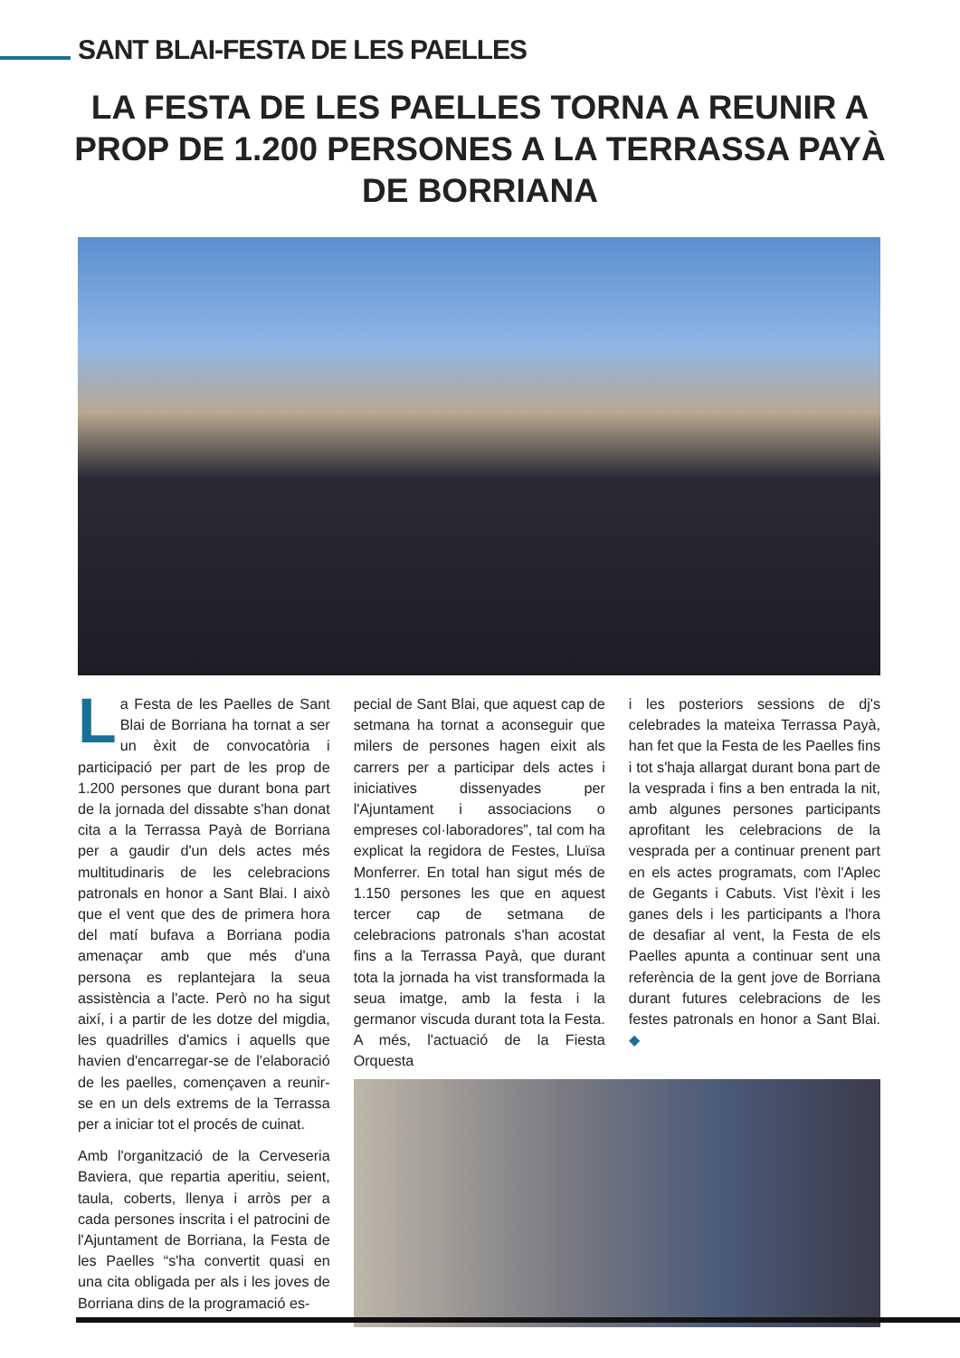SANT BLAI-FESTA DE LES PAELLES
LA FESTA DE LES PAELLES TORNA A REUNIR A PROP DE 1.200 PERSONES A LA TERRASSA PAYÀ DE BORRIANA
La Festa de les Paelles de Sant Blai de Borriana ha tornat a ser un èxit de convocatòria i participació per part de les prop de 1.200 persones que durant bona part de la jornada del dissabte s'han donat cita a la Terrassa Payà de Borriana per a gaudir d'un dels actes més multitudinaris de les celebracions patronals en honor a Sant Blai. I això que el vent que des de primera hora del matí bufava a Borriana podia amenaçar amb que més d'una persona es replantejara la seua assistència a l'acte. Però no ha sigut així, i a partir de les dotze del migdia, les quadrilles d'amics i aquells que havien d'encarregar-se de l'elaboració de les paelles, començaven a reunir-se en un dels extrems de la Terrassa per a iniciar tot el procés de cuinat.
Amb l'organització de la Cerveseria Baviera, que repartia aperitiu, seient, taula, coberts, llenya i arròs per a cada persones inscrita i el patrocini de l'Ajuntament de Borriana, la Festa de les Paelles “s'ha convertit quasi en una cita obligada per als i les joves de Borriana dins de la programació es-
pecial de Sant Blai, que aquest cap de setmana ha tornat a aconseguir que milers de persones hagen eixit als carrers per a participar dels actes i iniciatives dissenyades per l'Ajuntament i associacions o empreses col·laboradores”, tal com ha explicat la regidora de Festes, Lluïsa Monferrer. En total han sigut més de 1.150 persones les que en aquest tercer cap de setmana de celebracions patronals s'han acostat fins a la Terrassa Payà, que durant tota la jornada ha vist transformada la seua imatge, amb la festa i la germanor viscuda durant tota la Festa. A més, l'actuació de la Fiesta Orquesta
i les posteriors sessions de dj's celebrades la mateixa Terrassa Payà, han fet que la Festa de les Paelles fins i tot s'haja allargat durant bona part de la vesprada i fins a ben entrada la nit, amb algunes persones participants aprofitant les celebracions de la vesprada per a continuar prenent part en els actes programats, com l'Aplec de Gegants i Cabuts. Vist l'èxit i les ganes dels i les participants a l'hora de desafiar al vent, la Festa de els Paelles apunta a continuar sent una referència de la gent jove de Borriana durant futures celebracions de les festes patronals en honor a Sant Blai. ◆